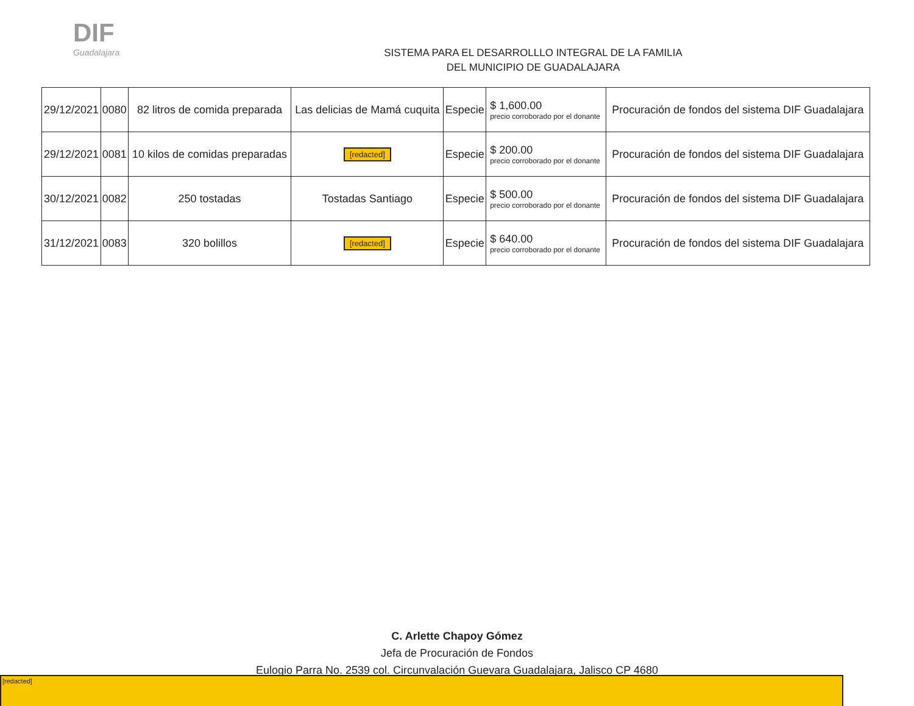DIF
Guadalajara
SISTEMA PARA EL DESARROLLLO INTEGRAL DE LA FAMILIA
DEL MUNICIPIO DE GUADALAJARA
| 29/12/2021 | 0080 | 82 litros de comida preparada | Las delicias de Mamá cuquita | Especie | $ 1,600.00 precio corroborado por el donante | Procuración de fondos del sistema DIF Guadalajara |
| 29/12/2021 | 0081 | 10 kilos de comidas preparadas | [redacted] | Especie | $ 200.00 precio corroborado por el donante | Procuración de fondos del sistema DIF Guadalajara |
| 30/12/2021 | 0082 | 250 tostadas | Tostadas Santiago | Especie | $ 500.00 precio corroborado por el donante | Procuración de fondos del sistema DIF Guadalajara |
| 31/12/2021 | 0083 | 320 bolillos | [redacted] | Especie | $ 640.00 precio corroborado por el donante | Procuración de fondos del sistema DIF Guadalajara |
C. Arlette Chapoy Gómez
Jefa de Procuración de Fondos
Eulogio Parra No. 2539 col. Circunvalación Guevara Guadalajara, Jalisco CP 4680
[redacted]